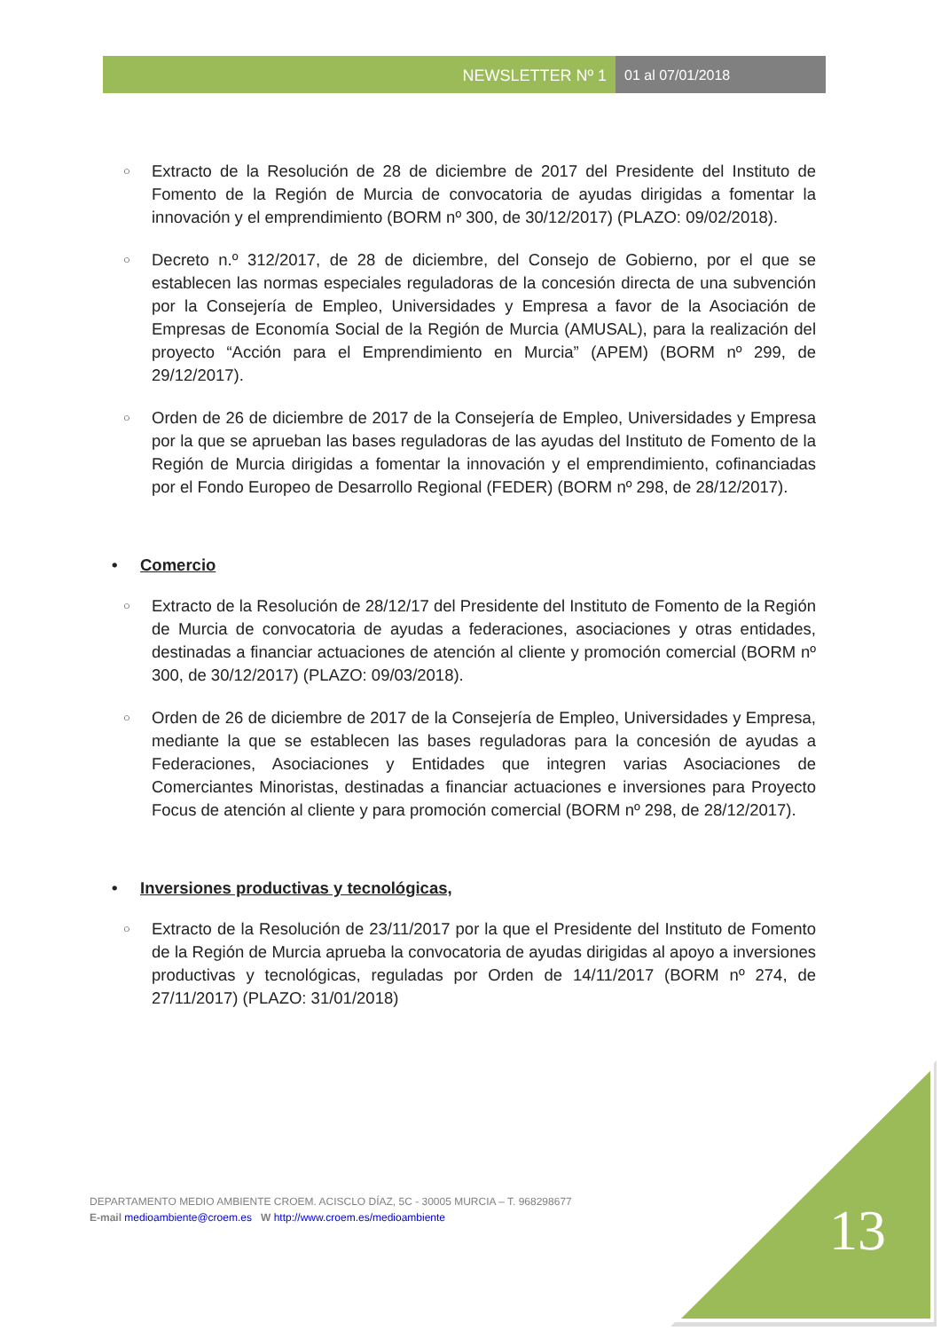NEWSLETTER Nº 1 01 al 07/01/2018
○
Extracto de la Resolución de 28 de diciembre de 2017 del Presidente del Instituto de Fomento de la Región de Murcia de convocatoria de ayudas dirigidas a fomentar la innovación y el emprendimiento (BORM nº 300, de 30/12/2017) (PLAZO: 09/02/2018).
○
Decreto n.º 312/2017, de 28 de diciembre, del Consejo de Gobierno, por el que se establecen las normas especiales reguladoras de la concesión directa de una subvención por la Consejería de Empleo, Universidades y Empresa a favor de la Asociación de Empresas de Economía Social de la Región de Murcia (AMUSAL), para la realización del proyecto “Acción para el Emprendimiento en Murcia” (APEM) (BORM nº 299, de 29/12/2017).
○
Orden de 26 de diciembre de 2017 de la Consejería de Empleo, Universidades y Empresa por la que se aprueban las bases reguladoras de las ayudas del Instituto de Fomento de la Región de Murcia dirigidas a fomentar la innovación y el emprendimiento, cofinanciadas por el Fondo Europeo de Desarrollo Regional (FEDER) (BORM nº 298, de 28/12/2017).
• Comercio
○
Extracto de la Resolución de 28/12/17 del Presidente del Instituto de Fomento de la Región de Murcia de convocatoria de ayudas a federaciones, asociaciones y otras entidades, destinadas a financiar actuaciones de atención al cliente y promoción comercial (BORM nº 300, de 30/12/2017) (PLAZO: 09/03/2018).
○
Orden de 26 de diciembre de 2017 de la Consejería de Empleo, Universidades y Empresa, mediante la que se establecen las bases reguladoras para la concesión de ayudas a Federaciones, Asociaciones y Entidades que integren varias Asociaciones de Comerciantes Minoristas, destinadas a financiar actuaciones e inversiones para Proyecto Focus de atención al cliente y para promoción comercial (BORM nº 298, de 28/12/2017).
• Inversiones productivas y tecnológicas,
○
Extracto de la Resolución de 23/11/2017 por la que el Presidente del Instituto de Fomento de la Región de Murcia aprueba la convocatoria de ayudas dirigidas al apoyo a inversiones productivas y tecnológicas, reguladas por Orden de 14/11/2017 (BORM nº 274, de 27/11/2017) (PLAZO: 31/01/2018)
DEPARTAMENTO MEDIO AMBIENTE CROEM. ACISCLO DÍAZ, 5C - 30005 MURCIA – T. 968298677
E-mail medioambiente@croem.es W http://www.croem.es/medioambiente
13